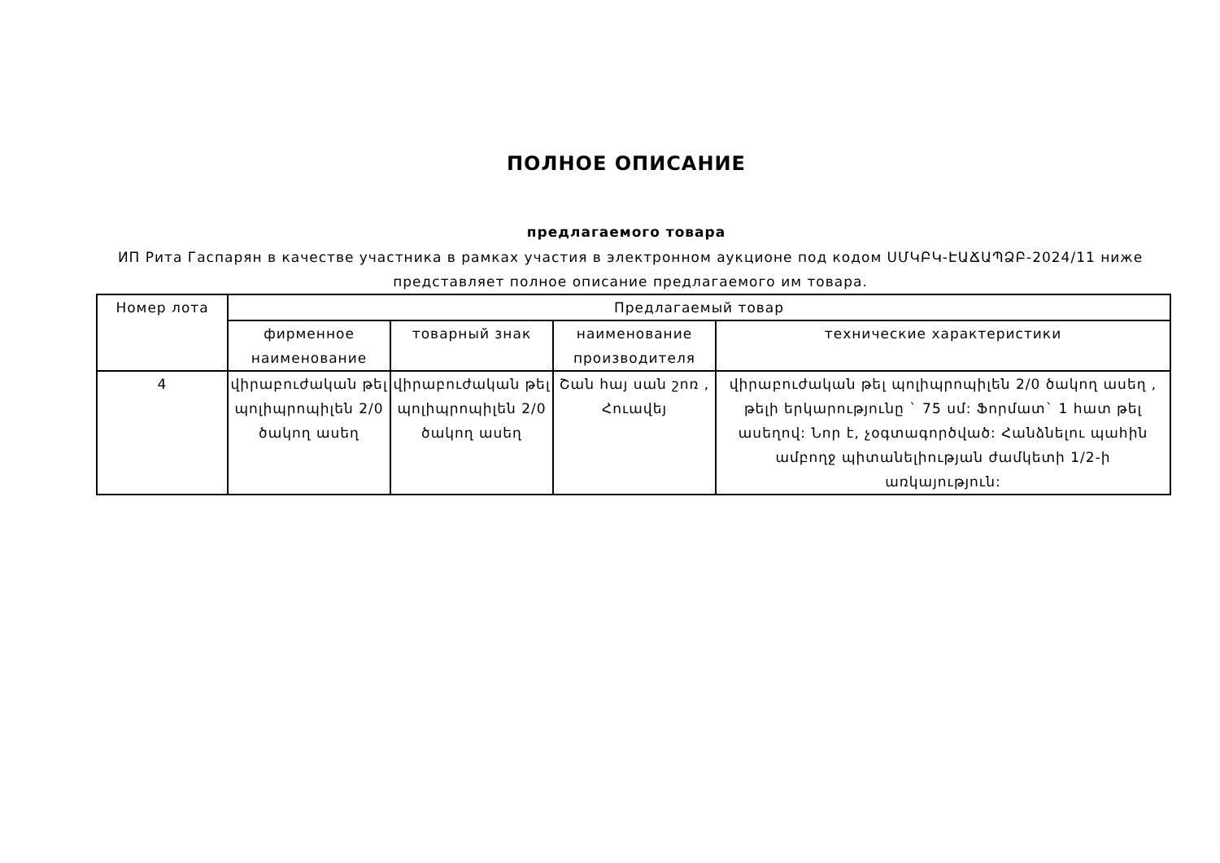ПОЛНОЕ ОПИСАНИЕ
предлагаемого товара
ИП Рита Гаспарян в качестве участника в рамках участия в электронном аукционе под кодом ՍՄԿԲԿ-ԷԱՃԱՊՁԲ-2024/11 ниже представляет полное описание предлагаемого им товара.
| Номер лота | Предлагаемый товар | | | |
| --- | --- | --- | --- | --- |
| | фирменное наименование | товарный знак | наименование производителя | технические характеристики |
| 4 | վիրաբուժական թել պոլիպրոպիլեն 2/0 ծակող ասեղ | վիրաբուժական թել պոլիպրոպիլեն 2/0 ծակող ասեղ | Շան հայ սան շոռ , Հուավեյ | վիրաբուժական թել պոլիպրոպիլեն 2/0 ծակող ասեղ , թելի երկարությունը ` 75 սմ: Ֆորմատ` 1 հատ թել ասեղով: Նոր է, չօգտագործված: Հանձնելու պահին ամբողջ պիտանելիության ժամկետի 1/2-ի առկայություն: |